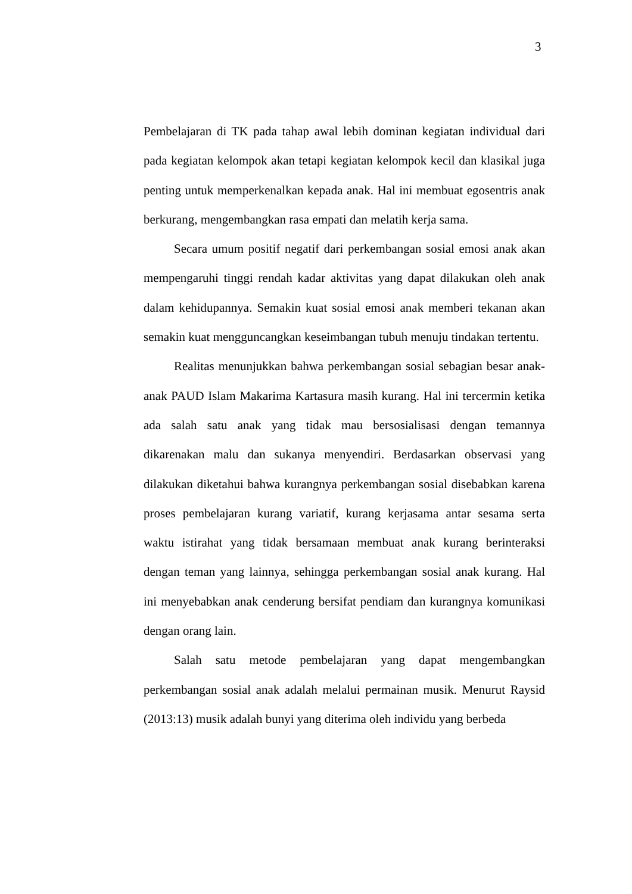3
Pembelajaran di TK pada tahap awal lebih dominan kegiatan individual dari pada kegiatan kelompok akan tetapi kegiatan kelompok kecil dan klasikal juga penting untuk memperkenalkan kepada anak. Hal ini membuat egosentris anak berkurang, mengembangkan rasa empati dan melatih kerja sama.
Secara umum positif negatif dari perkembangan sosial emosi anak akan mempengaruhi tinggi rendah kadar aktivitas yang dapat dilakukan oleh anak dalam kehidupannya. Semakin kuat sosial emosi anak memberi tekanan akan semakin kuat mengguncangkan keseimbangan tubuh menuju tindakan tertentu.
Realitas menunjukkan bahwa perkembangan sosial sebagian besar anak-anak PAUD Islam Makarima Kartasura masih kurang. Hal ini tercermin ketika ada salah satu anak yang tidak mau bersosialisasi dengan temannya dikarenakan malu dan sukanya menyendiri. Berdasarkan observasi yang dilakukan diketahui bahwa kurangnya perkembangan sosial disebabkan karena proses pembelajaran kurang variatif, kurang kerjasama antar sesama serta waktu istirahat yang tidak bersamaan membuat anak kurang berinteraksi dengan teman yang lainnya, sehingga perkembangan sosial anak kurang. Hal ini menyebabkan anak cenderung bersifat pendiam dan kurangnya komunikasi dengan orang lain.
Salah satu metode pembelajaran yang dapat mengembangkan perkembangan sosial anak adalah melalui permainan musik. Menurut Raysid (2013:13) musik adalah bunyi yang diterima oleh individu yang berbeda